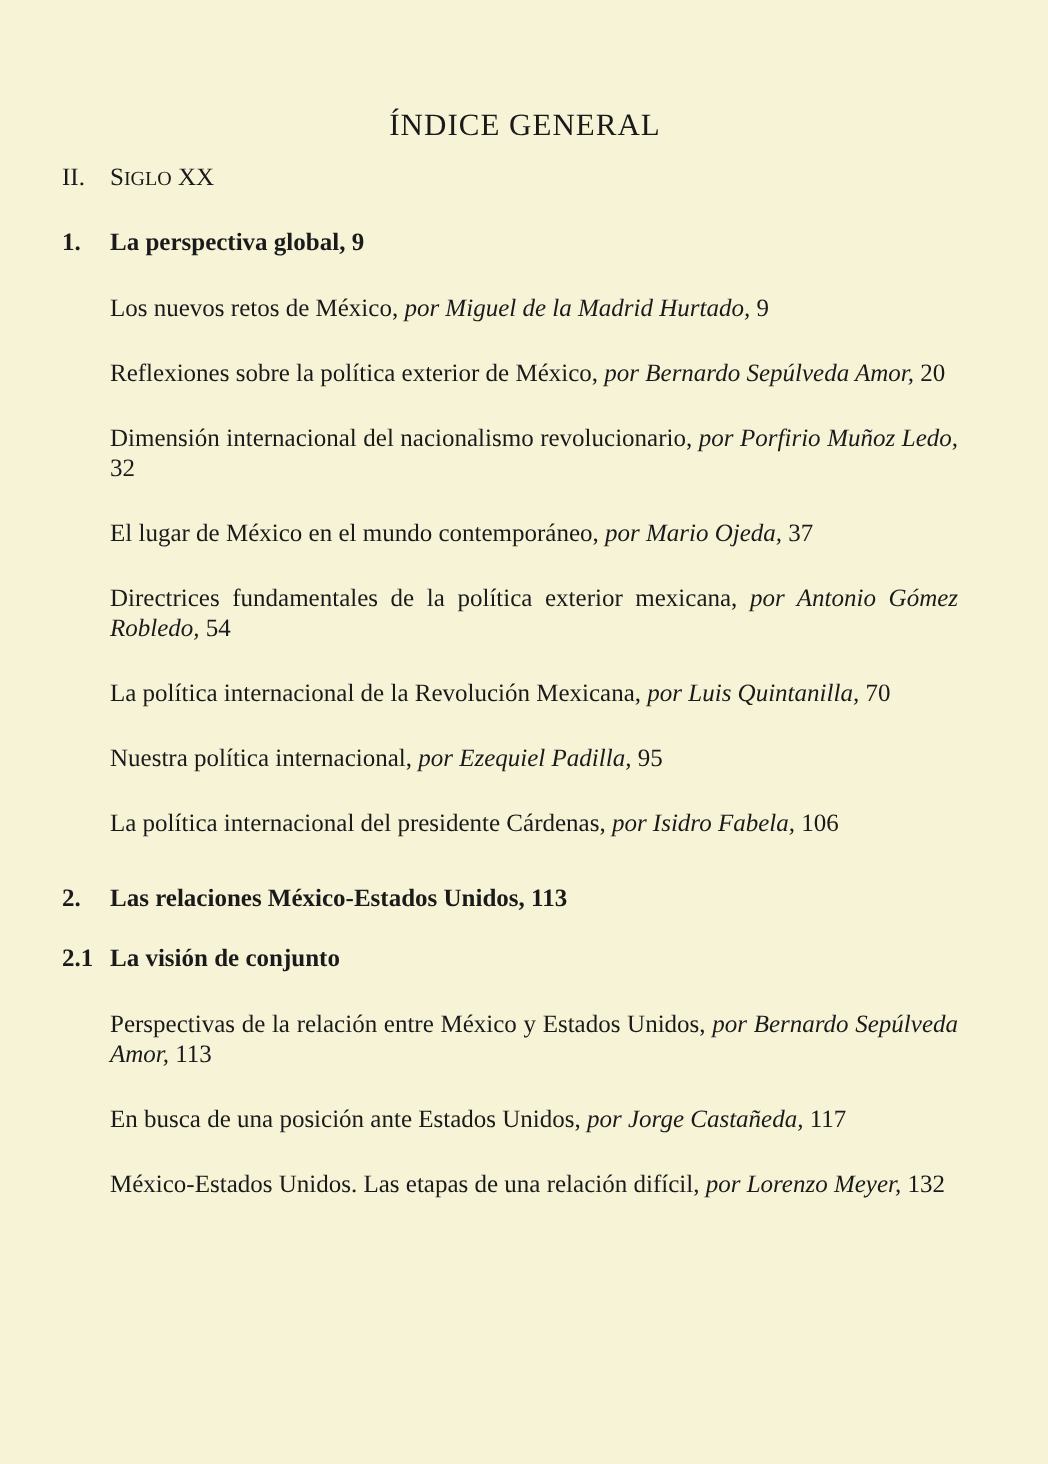ÍNDICE GENERAL
II. SIGLO XX
1. La perspectiva global, 9
Los nuevos retos de México, por Miguel de la Madrid Hurtado, 9
Reflexiones sobre la política exterior de México, por Bernardo Sepúlveda Amor, 20
Dimensión internacional del nacionalismo revolucionario, por Porfirio Muñoz Ledo, 32
El lugar de México en el mundo contemporáneo, por Mario Ojeda, 37
Directrices fundamentales de la política exterior mexicana, por Antonio Gómez Robledo, 54
La política internacional de la Revolución Mexicana, por Luis Quintanilla, 70
Nuestra política internacional, por Ezequiel Padilla, 95
La política internacional del presidente Cárdenas, por Isidro Fabela, 106
2. Las relaciones México-Estados Unidos, 113
2.1 La visión de conjunto
Perspectivas de la relación entre México y Estados Unidos, por Bernardo Sepúlveda Amor, 113
En busca de una posición ante Estados Unidos, por Jorge Castañeda, 117
México-Estados Unidos. Las etapas de una relación difícil, por Lorenzo Meyer, 132